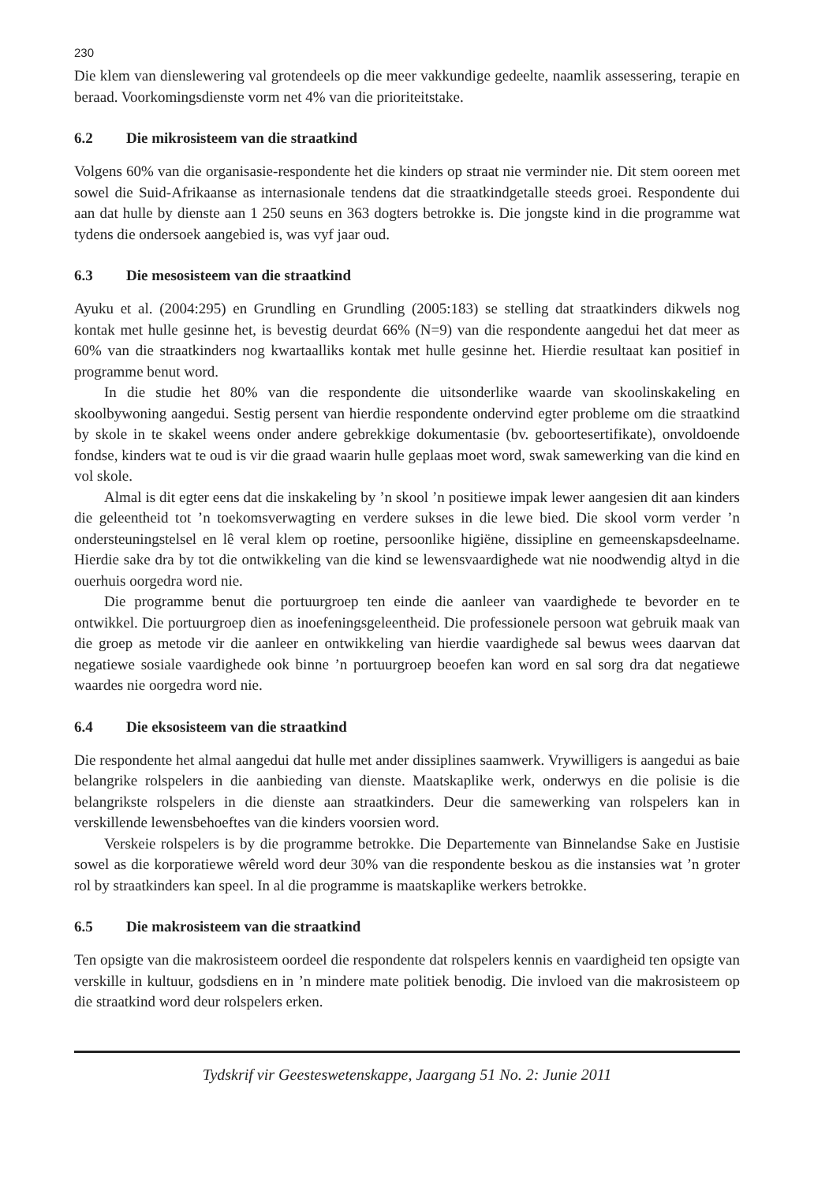230
Die klem van dienslewering val grotendeels op die meer vakkundige gedeelte, naamlik assessering, terapie en beraad. Voorkomingsdienste vorm net 4% van die prioriteitstake.
6.2 Die mikrosisteem van die straatkind
Volgens 60% van die organisasie-respondente het die kinders op straat nie verminder nie. Dit stem ooreen met sowel die Suid-Afrikaanse as internasionale tendens dat die straatkindgetalle steeds groei. Respondente dui aan dat hulle by dienste aan 1 250 seuns en 363 dogters betrokke is. Die jongste kind in die programme wat tydens die ondersoek aangebied is, was vyf jaar oud.
6.3 Die mesosisteem van die straatkind
Ayuku et al. (2004:295) en Grundling en Grundling (2005:183) se stelling dat straatkinders dikwels nog kontak met hulle gesinne het, is bevestig deurdat 66% (N=9) van die respondente aangedui het dat meer as 60% van die straatkinders nog kwartaalliks kontak met hulle gesinne het. Hierdie resultaat kan positief in programme benut word.
In die studie het 80% van die respondente die uitsonderlike waarde van skoolinskakeling en skoolbywoning aangedui. Sestig persent van hierdie respondente ondervind egter probleme om die straatkind by skole in te skakel weens onder andere gebrekkige dokumentasie (bv. geboortesertifikate), onvoldoende fondse, kinders wat te oud is vir die graad waarin hulle geplaas moet word, swak samewerking van die kind en vol skole.
Almal is dit egter eens dat die inskakeling by ’n skool ’n positiewe impak lewer aangesien dit aan kinders die geleentheid tot ’n toekomsverwagting en verdere sukses in die lewe bied. Die skool vorm verder ’n ondersteuningstelsel en lê veral klem op roetine, persoonlike higiëne, dissipline en gemeenskapsdeelname. Hierdie sake dra by tot die ontwikkeling van die kind se lewensvaardighede wat nie noodwendig altyd in die ouerhuis oorgedra word nie.
Die programme benut die portuurgroep ten einde die aanleer van vaardighede te bevorder en te ontwikkel. Die portuurgroep dien as inoefeningsgeleentheid. Die professionele persoon wat gebruik maak van die groep as metode vir die aanleer en ontwikkeling van hierdie vaardighede sal bewus wees daarvan dat negatiewe sosiale vaardighede ook binne ’n portuurgroep beoefen kan word en sal sorg dra dat negatiewe waardes nie oorgedra word nie.
6.4 Die eksosisteem van die straatkind
Die respondente het almal aangedui dat hulle met ander dissiplines saamwerk. Vrywilligers is aangedui as baie belangrike rolspelers in die aanbieding van dienste. Maatskaplike werk, onderwys en die polisie is die belangrikste rolspelers in die dienste aan straatkinders. Deur die samewerking van rolspelers kan in verskillende lewensbehoeftes van die kinders voorsien word.
Verskeie rolspelers is by die programme betrokke. Die Departemente van Binnelandse Sake en Justisie sowel as die korporatiewe wêreld word deur 30% van die respondente beskou as die instansies wat ’n groter rol by straatkinders kan speel. In al die programme is maatskaplike werkers betrokke.
6.5 Die makrosisteem van die straatkind
Ten opsigte van die makrosisteem oordeel die respondente dat rolspelers kennis en vaardigheid ten opsigte van verskille in kultuur, godsdiens en in ’n mindere mate politiek benodig. Die invloed van die makrosisteem op die straatkind word deur rolspelers erken.
Tydskrif vir Geesteswetenskappe, Jaargang 51 No. 2: Junie 2011